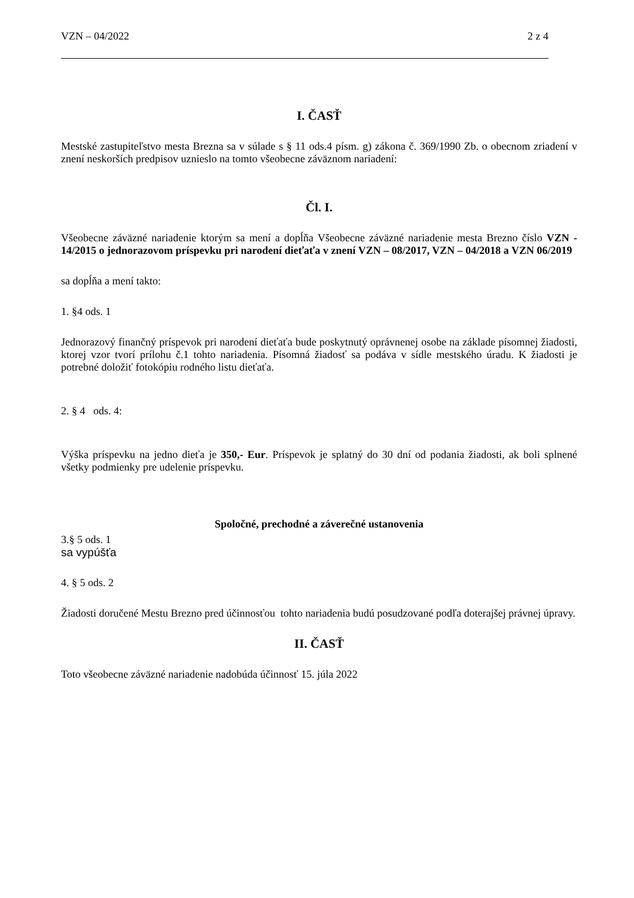VZN – 04/2022 2 z 4
I. ČASŤ
Mestské zastupiteľstvo mesta Brezna sa v súlade s § 11 ods.4 písm. g) zákona č. 369/1990 Zb. o obecnom zriadení v znení neskorších predpisov uznieslo na tomto všeobecne záväznom nariadení:
Čl. I.
Všeobecne záväzné nariadenie ktorým sa mení a dopĺňa Všeobecne záväzné nariadenie mesta Brezno číslo VZN - 14/2015 o jednorazovom príspevku pri narodení dieťaťa v znení VZN – 08/2017, VZN – 04/2018 a VZN 06/2019
sa dopĺňa a mení takto:
1. §4 ods. 1
Jednorazový finančný príspevok pri narodení dieťaťa bude poskytnutý oprávnenej osobe na základe písomnej žiadosti, ktorej vzor tvorí prílohu č.1 tohto nariadenia. Písomná žiadosť sa podáva v sídle mestského úradu. K žiadosti je potrebné doložiť fotokópiu rodného listu dieťaťa.
2. § 4 ods. 4:
Výška príspevku na jedno dieťa je 350,- Eur. Príspevok je splatný do 30 dní od podania žiadosti, ak boli splnené všetky podmienky pre udelenie príspevku.
Spoločné, prechodné a záverečné ustanovenia
3.§ 5 ods. 1
sa vypúšťa
4. § 5 ods. 2
Žiadosti doručené Mestu Brezno pred účinnosťou tohto nariadenia budú posudzované podľa doterajšej právnej úpravy.
II. ČASŤ
Toto všeobecne záväzné nariadenie nadobúda účinnosť 15. júla 2022